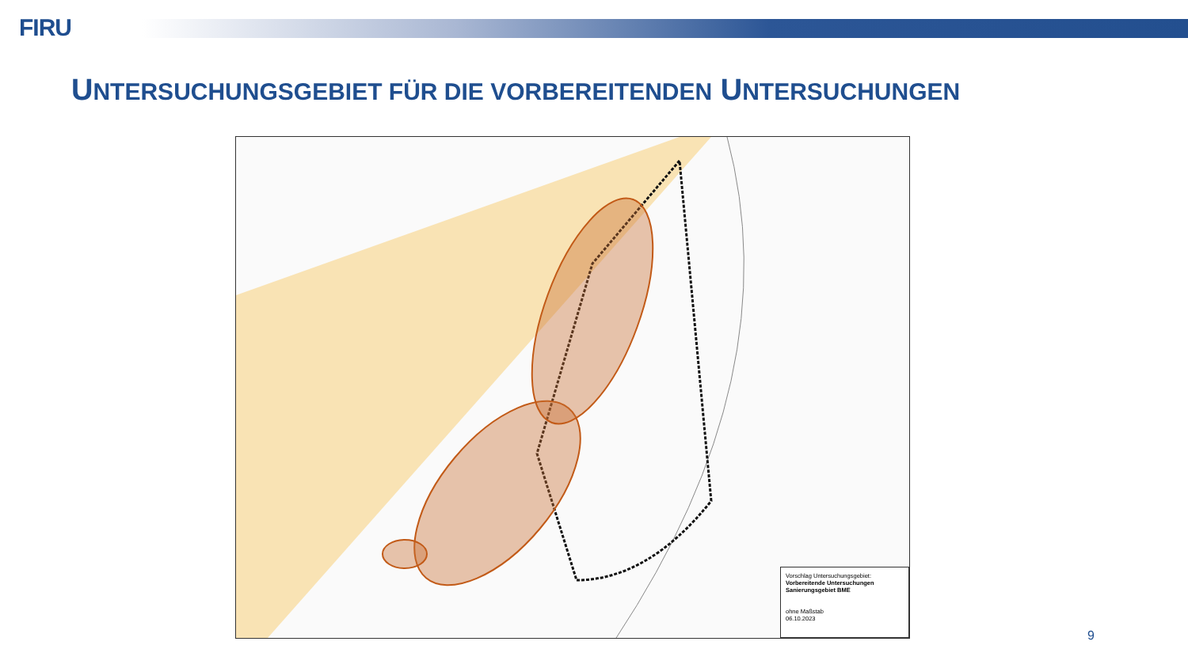FIRU
UNTERSUCHUNGSGEBIET FÜR DIE VORBEREITENDEN UNTERSUCHUNGEN
Vorschlag Untersuchungsgebiet:
Vorbereitende Untersuchungen
Sanierungsgebiet BME
ohne Maßstab
06.10.2023
9